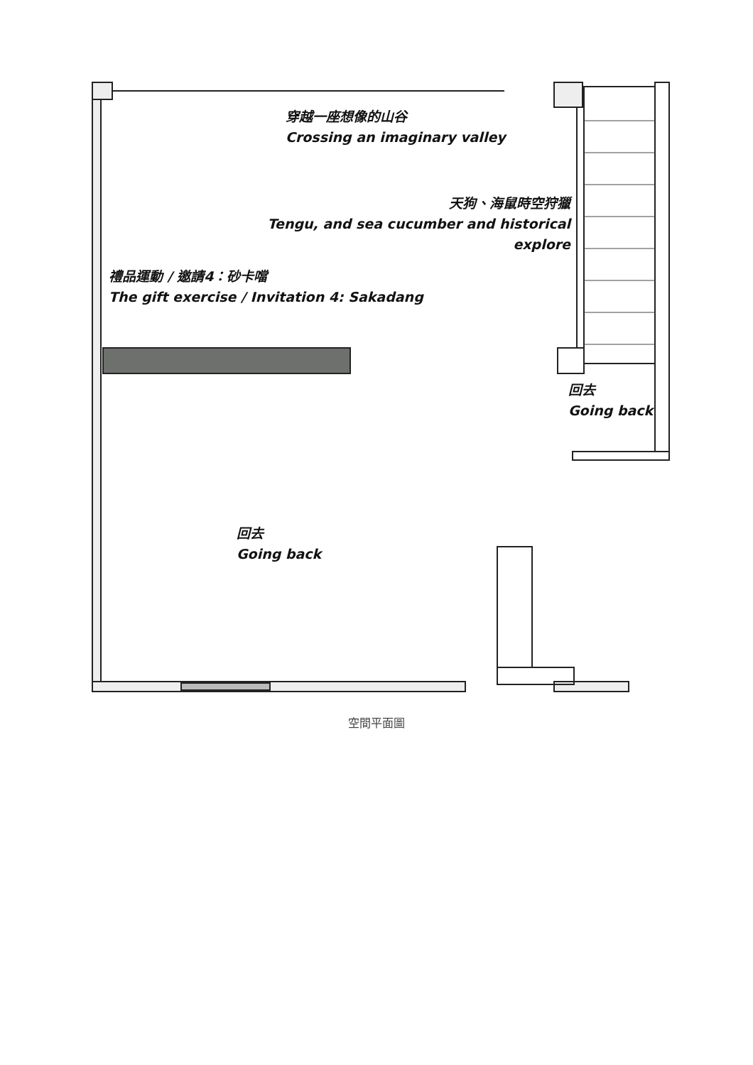穿越一座想像的山谷
Crossing an imaginary valley
天狗、海鼠時空狩獵
Tengu, and sea cucumber and historical explore
禮品運動 / 邀請4：砂卡噹
The gift exercise / Invitation 4: Sakadang
回去
Going back
回去
Going back
空間平面圖